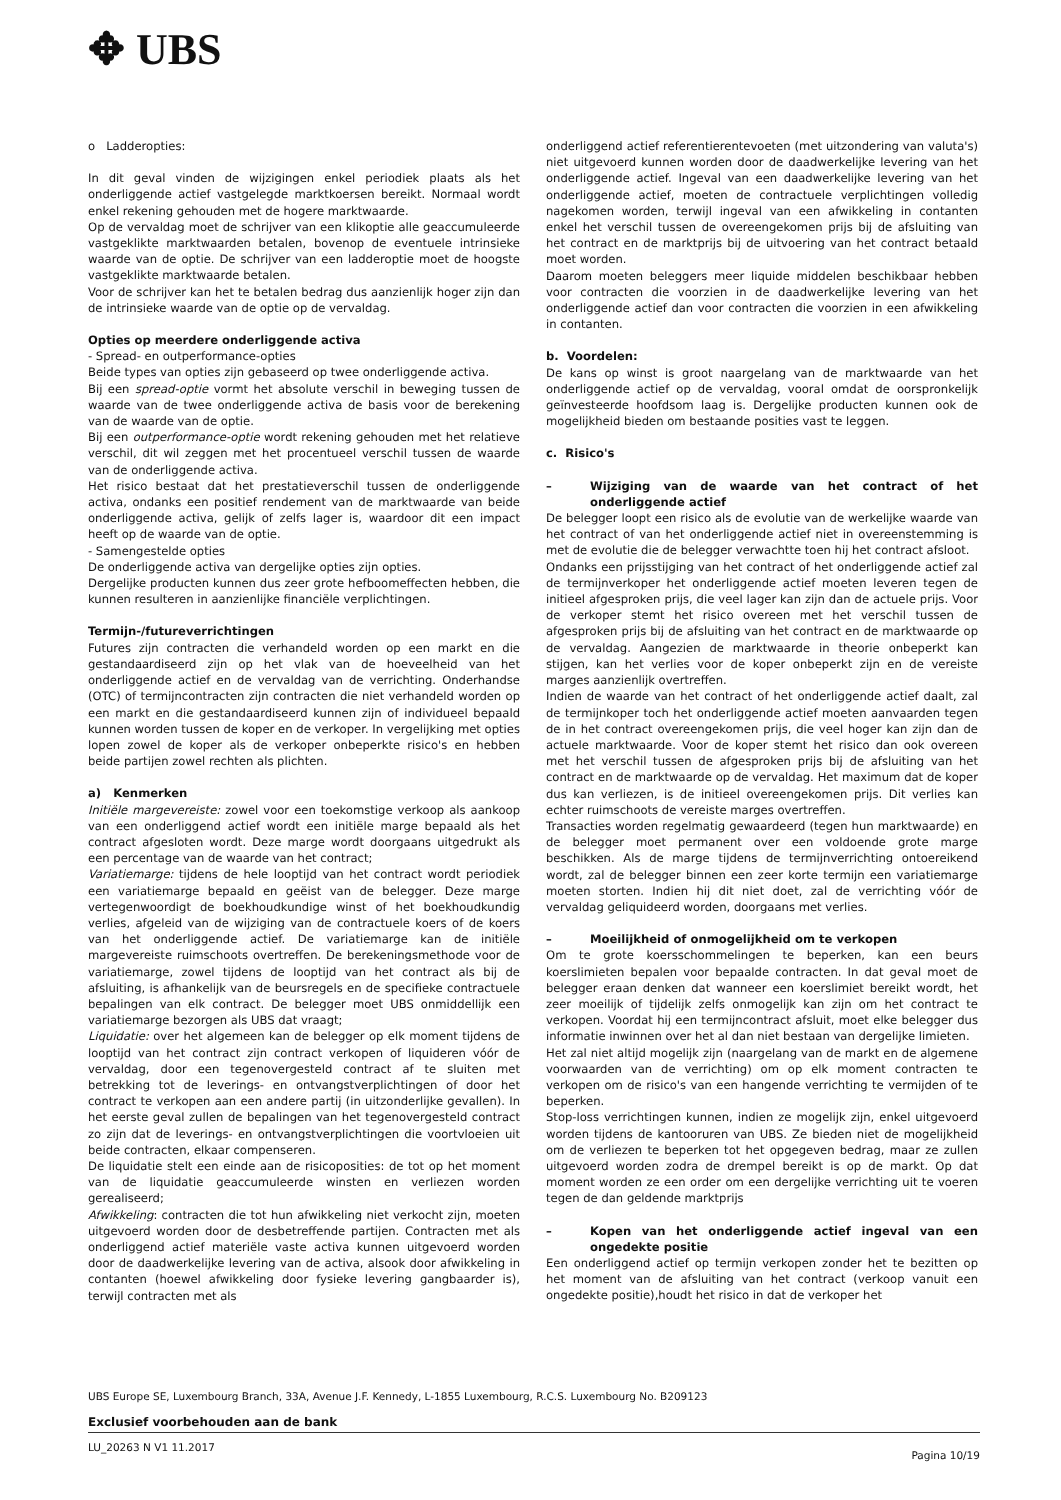✥ UBS
o Ladderopties:
In dit geval vinden de wijzigingen enkel periodiek plaats als het onderliggende actief vastgelegde marktkoersen bereikt. Normaal wordt enkel rekening gehouden met de hogere marktwaarde.
Op de vervaldag moet de schrijver van een klikoptie alle geaccumuleerde vastgeklikte marktwaarden betalen, bovenop de eventuele intrinsieke waarde van de optie. De schrijver van een ladderoptie moet de hoogste vastgeklikte marktwaarde betalen.
Voor de schrijver kan het te betalen bedrag dus aanzienlijk hoger zijn dan de intrinsieke waarde van de optie op de vervaldag.
Opties op meerdere onderliggende activa
- Spread- en outperformance-opties
Beide types van opties zijn gebaseerd op twee onderliggende activa.
Bij een spread-optie vormt het absolute verschil in beweging tussen de waarde van de twee onderliggende activa de basis voor de berekening van de waarde van de optie.
Bij een outperformance-optie wordt rekening gehouden met het relatieve verschil, dit wil zeggen met het procentueel verschil tussen de waarde van de onderliggende activa.
Het risico bestaat dat het prestatieverschil tussen de onderliggende activa, ondanks een positief rendement van de marktwaarde van beide onderliggende activa, gelijk of zelfs lager is, waardoor dit een impact heeft op de waarde van de optie.
- Samengestelde opties
De onderliggende activa van dergelijke opties zijn opties.
Dergelijke producten kunnen dus zeer grote hefboomeffecten hebben, die kunnen resulteren in aanzienlijke financiële verplichtingen.
Termijn-/futureverrichtingen
Futures zijn contracten die verhandeld worden op een markt en die gestandaardiseerd zijn op het vlak van de hoeveelheid van het onderliggende actief en de vervaldag van de verrichting. Onderhandse (OTC) of termijncontracten zijn contracten die niet verhandeld worden op een markt en die gestandaardiseerd kunnen zijn of individueel bepaald kunnen worden tussen de koper en de verkoper. In vergelijking met opties lopen zowel de koper als de verkoper onbeperkte risico's en hebben beide partijen zowel rechten als plichten.
a) Kenmerken
Initiële margevereiste: zowel voor een toekomstige verkoop als aankoop van een onderliggend actief wordt een initiële marge bepaald als het contract afgesloten wordt. Deze marge wordt doorgaans uitgedrukt als een percentage van de waarde van het contract;
Variatiemarge: tijdens de hele looptijd van het contract wordt periodiek een variatiemarge bepaald en geëist van de belegger. Deze marge vertegenwoordigt de boekhoudkundige winst of het boekhoudkundig verlies, afgeleid van de wijziging van de contractuele koers of de koers van het onderliggende actief. De variatiemarge kan de initiële margevereiste ruimschoots overtreffen. De berekeningsmethode voor de variatiemarge, zowel tijdens de looptijd van het contract als bij de afsluiting, is afhankelijk van de beursregels en de specifieke contractuele bepalingen van elk contract. De belegger moet UBS onmiddellijk een variatiemarge bezorgen als UBS dat vraagt;
Liquidatie: over het algemeen kan de belegger op elk moment tijdens de looptijd van het contract zijn contract verkopen of liquideren vóór de vervaldag, door een tegenovergesteld contract af te sluiten met betrekking tot de leverings- en ontvangstverplichtingen of door het contract te verkopen aan een andere partij (in uitzonderlijke gevallen). In het eerste geval zullen de bepalingen van het tegenovergesteld contract zo zijn dat de leverings- en ontvangstverplichtingen die voortvloeien uit beide contracten, elkaar compenseren.
De liquidatie stelt een einde aan de risicoposities: de tot op het moment van de liquidatie geaccumuleerde winsten en verliezen worden gerealiseerd;
Afwikkeling: contracten die tot hun afwikkeling niet verkocht zijn, moeten uitgevoerd worden door de desbetreffende partijen. Contracten met als onderliggend actief materiële vaste activa kunnen uitgevoerd worden door de daadwerkelijke levering van de activa, alsook door afwikkeling in contanten (hoewel afwikkeling door fysieke levering gangbaarder is), terwijl contracten met als
onderliggend actief referentierentevoeten (met uitzondering van valuta's) niet uitgevoerd kunnen worden door de daadwerkelijke levering van het onderliggende actief. Ingeval van een daadwerkelijke levering van het onderliggende actief, moeten de contractuele verplichtingen volledig nagekomen worden, terwijl ingeval van een afwikkeling in contanten enkel het verschil tussen de overeengekomen prijs bij de afsluiting van het contract en de marktprijs bij de uitvoering van het contract betaald moet worden.
Daarom moeten beleggers meer liquide middelen beschikbaar hebben voor contracten die voorzien in de daadwerkelijke levering van het onderliggende actief dan voor contracten die voorzien in een afwikkeling in contanten.
b. Voordelen:
De kans op winst is groot naargelang van de marktwaarde van het onderliggende actief op de vervaldag, vooral omdat de oorspronkelijk geïnvesteerde hoofdsom laag is. Dergelijke producten kunnen ook de mogelijkheid bieden om bestaande posities vast te leggen.
c. Risico's
– Wijziging van de waarde van het contract of het onderliggende actief
De belegger loopt een risico als de evolutie van de werkelijke waarde van het contract of van het onderliggende actief niet in overeenstemming is met de evolutie die de belegger verwachtte toen hij het contract afsloot.
Ondanks een prijsstijging van het contract of het onderliggende actief zal de termijnverkoper het onderliggende actief moeten leveren tegen de initieel afgesproken prijs, die veel lager kan zijn dan de actuele prijs. Voor de verkoper stemt het risico overeen met het verschil tussen de afgesproken prijs bij de afsluiting van het contract en de marktwaarde op de vervaldag. Aangezien de marktwaarde in theorie onbeperkt kan stijgen, kan het verlies voor de koper onbeperkt zijn en de vereiste marges aanzienlijk overtreffen.
Indien de waarde van het contract of het onderliggende actief daalt, zal de termijnkoper toch het onderliggende actief moeten aanvaarden tegen de in het contract overeengekomen prijs, die veel hoger kan zijn dan de actuele marktwaarde. Voor de koper stemt het risico dan ook overeen met het verschil tussen de afgesproken prijs bij de afsluiting van het contract en de marktwaarde op de vervaldag. Het maximum dat de koper dus kan verliezen, is de initieel overeengekomen prijs. Dit verlies kan echter ruimschoots de vereiste marges overtreffen.
Transacties worden regelmatig gewaardeerd (tegen hun marktwaarde) en de belegger moet permanent over een voldoende grote marge beschikken. Als de marge tijdens de termijnverrichting ontoereikend wordt, zal de belegger binnen een zeer korte termijn een variatiemarge moeten storten. Indien hij dit niet doet, zal de verrichting vóór de vervaldag geliquideerd worden, doorgaans met verlies.
– Moeilijkheid of onmogelijkheid om te verkopen
Om te grote koersschommelingen te beperken, kan een beurs koerslimieten bepalen voor bepaalde contracten. In dat geval moet de belegger eraan denken dat wanneer een koerslimiet bereikt wordt, het zeer moeilijk of tijdelijk zelfs onmogelijk kan zijn om het contract te verkopen. Voordat hij een termijncontract afsluit, moet elke belegger dus informatie inwinnen over het al dan niet bestaan van dergelijke limieten.
Het zal niet altijd mogelijk zijn (naargelang van de markt en de algemene voorwaarden van de verrichting) om op elk moment contracten te verkopen om de risico's van een hangende verrichting te vermijden of te beperken.
Stop-loss verrichtingen kunnen, indien ze mogelijk zijn, enkel uitgevoerd worden tijdens de kantooruren van UBS. Ze bieden niet de mogelijkheid om de verliezen te beperken tot het opgegeven bedrag, maar ze zullen uitgevoerd worden zodra de drempel bereikt is op de markt. Op dat moment worden ze een order om een dergelijke verrichting uit te voeren tegen de dan geldende marktprijs
– Kopen van het onderliggende actief ingeval van een ongedekte positie
Een onderliggend actief op termijn verkopen zonder het te bezitten op het moment van de afsluiting van het contract (verkoop vanuit een ongedekte positie),houdt het risico in dat de verkoper het
UBS Europe SE, Luxembourg Branch, 33A, Avenue J.F. Kennedy, L-1855 Luxembourg, R.C.S. Luxembourg No. B209123
Exclusief voorbehouden aan de bank
LU_20263 N V1 11.2017 Pagina 10/19